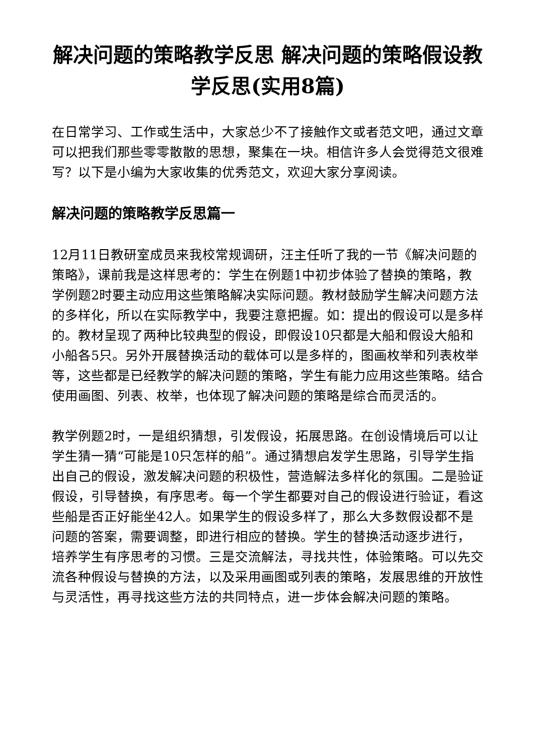解决问题的策略教学反思 解决问题的策略假设教学反思(实用8篇)
在日常学习、工作或生活中，大家总少不了接触作文或者范文吧，通过文章可以把我们那些零零散散的思想，聚集在一块。相信许多人会觉得范文很难写？以下是小编为大家收集的优秀范文，欢迎大家分享阅读。
解决问题的策略教学反思篇一
12月11日教研室成员来我校常规调研，汪主任听了我的一节《解决问题的策略》，课前我是这样思考的：学生在例题1中初步体验了替换的策略，教学例题2时要主动应用这些策略解决实际问题。教材鼓励学生解决问题方法的多样化，所以在实际教学中，我要注意把握。如：提出的假设可以是多样的。教材呈现了两种比较典型的假设，即假设10只都是大船和假设大船和小船各5只。另外开展替换活动的载体可以是多样的，图画枚举和列表枚举等，这些都是已经教学的解决问题的策略，学生有能力应用这些策略。结合使用画图、列表、枚举，也体现了解决问题的策略是综合而灵活的。
教学例题2时，一是组织猜想，引发假设，拓展思路。在创设情境后可以让学生猜一猜“可能是10只怎样的船”。通过猜想启发学生思路，引导学生指出自己的假设，激发解决问题的积极性，营造解法多样化的氛围。二是验证假设，引导替换，有序思考。每一个学生都要对自己的假设进行验证，看这些船是否正好能坐42人。如果学生的假设多样了，那么大多数假设都不是问题的答案，需要调整，即进行相应的替换。学生的替换活动逐步进行， 培养学生有序思考的习惯。三是交流解法，寻找共性，体验策略。可以先交流各种假设与替换的方法，以及采用画图或列表的策略，发展思维的开放性与灵活性，再寻找这些方法的共同特点，进一步体会解决问题的策略。